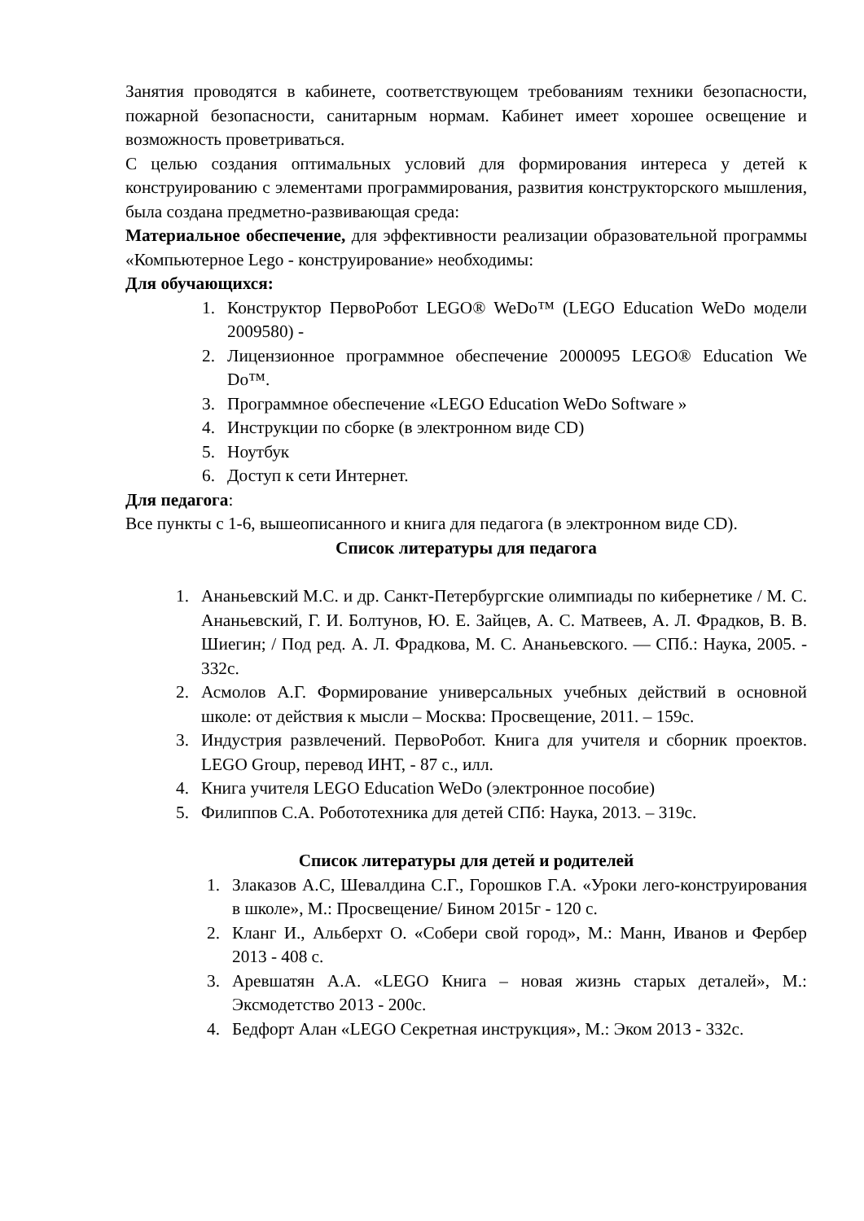Занятия проводятся в кабинете, соответствующем требованиям техники безопасности, пожарной безопасности, санитарным нормам. Кабинет имеет хорошее освещение и возможность проветриваться.
С целью создания оптимальных условий для формирования интереса у детей к конструированию с элементами программирования, развития конструкторского мышления, была создана предметно-развивающая среда:
Материальное обеспечение, для эффективности реализации образовательной программы «Компьютерное Lego - конструирование» необходимы:
Для обучающихся:
1. Конструктор ПервоРобот LEGO® WeDo™ (LEGO Education WeDo модели 2009580) -
2. Лицензионное программное обеспечение 2000095 LEGO® Education We Do™.
3. Программное обеспечение «LEGO Education WeDo Software »
4. Инструкции по сборке (в электронном виде CD)
5. Ноутбук
6. Доступ к сети Интернет.
Для педагога:
Все пункты с 1-6, вышеописанного и книга для педагога (в электронном виде CD).
Список литературы для педагога
1. Ананьевский М.С. и др. Санкт-Петербургские олимпиады по кибернетике / М. С. Ананьевский, Г. И. Болтунов, Ю. Е. Зайцев, А. С. Матвеев, А. Л. Фрадков, В. В. Шиегин; / Под ред. А. Л. Фрадкова, М. С. Ананьевского. — СПб.: Наука, 2005. - 332с.
2. Асмолов А.Г. Формирование универсальных учебных действий в основной школе: от действия к мысли – Москва: Просвещение, 2011. – 159с.
3. Индустрия развлечений. ПервоРобот. Книга для учителя и сборник проектов. LEGO Group, перевод ИНТ, - 87 с., илл.
4. Книга учителя LEGO Education WeDo (электронное пособие)
5. Филиппов С.А. Робототехника для детей СПб: Наука, 2013. – 319с.
Список литературы для детей и родителей
1. Злаказов А.С, Шевалдина С.Г., Горошков Г.А. «Уроки лего-конструирования в школе», М.: Просвещение/ Бином 2015г - 120 с.
2. Кланг И., Альберхт О. «Собери свой город», М.: Манн, Иванов и Фербер 2013 - 408 с.
3. Аревшатян А.А. «LEGO Книга – новая жизнь старых деталей», М.: Эксмодетство 2013 - 200с.
4. Бедфорт Алан «LEGO Секретная инструкция», М.: Эком 2013 - 332с.